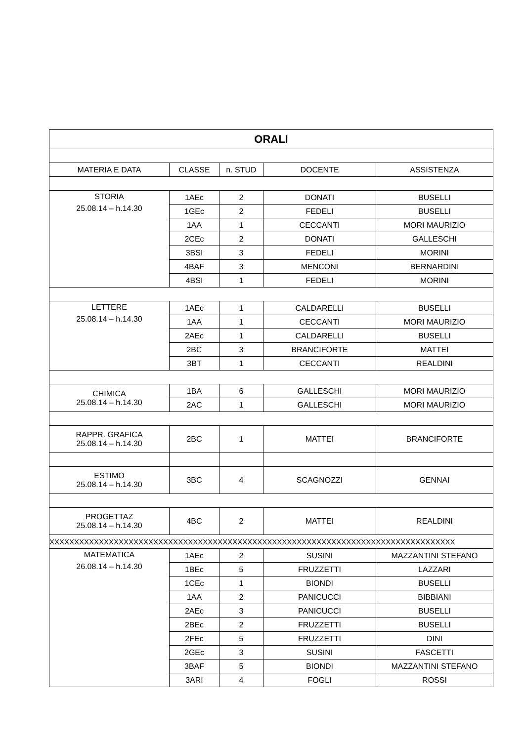| ORALI | | | | |
| --- | --- | --- | --- | --- |
| MATERIA E DATA | CLASSE | n. STUD | DOCENTE | ASSISTENZA |
| STORIA 25.08.14 – h.14.30 | 1AEc | 2 | DONATI | BUSELLI |
| | 1GEc | 2 | FEDELI | BUSELLI |
| | 1AA | 1 | CECCANTI | MORI MAURIZIO |
| | 2CEc | 2 | DONATI | GALLESCHI |
| | 3BSI | 3 | FEDELI | MORINI |
| | 4BAF | 3 | MENCONI | BERNARDINI |
| | 4BSI | 1 | FEDELI | MORINI |
| LETTERE 25.08.14 – h.14.30 | 1AEc | 1 | CALDARELLI | BUSELLI |
| | 1AA | 1 | CECCANTI | MORI MAURIZIO |
| | 2AEc | 1 | CALDARELLI | BUSELLI |
| | 2BC | 3 | BRANCIFORTE | MATTEI |
| | 3BT | 1 | CECCANTI | REALDINI |
| CHIMICA 25.08.14 – h.14.30 | 1BA | 6 | GALLESCHI | MORI MAURIZIO |
| | 2AC | 1 | GALLESCHI | MORI MAURIZIO |
| RAPPR. GRAFICA 25.08.14 – h.14.30 | 2BC | 1 | MATTEI | BRANCIFORTE |
| ESTIMO 25.08.14 – h.14.30 | 3BC | 4 | SCAGNOZZI | GENNAI |
| PROGETTAZ 25.08.14 – h.14.30 | 4BC | 2 | MATTEI | REALDINI |
| XXXXXXXXXXXXXXXXXXXXXXXXXXXXXXXXXXXXXXXXXXXXXXXXXXXXXXXXXXXXXXXXXXXXXXXXXXXXXXXXXX | | | | |
| MATEMATICA 26.08.14 – h.14.30 | 1AEc | 2 | SUSINI | MAZZANTINI STEFANO |
| | 1BEc | 5 | FRUZZETTI | LAZZARI |
| | 1CEc | 1 | BIONDI | BUSELLI |
| | 1AA | 2 | PANICUCCI | BIBBIANI |
| | 2AEc | 3 | PANICUCCI | BUSELLI |
| | 2BEc | 2 | FRUZZETTI | BUSELLI |
| | 2FEc | 5 | FRUZZETTI | DINI |
| | 2GEc | 3 | SUSINI | FASCETTI |
| | 3BAF | 5 | BIONDI | MAZZANTINI STEFANO |
| | 3ARI | 4 | FOGLI | ROSSI |